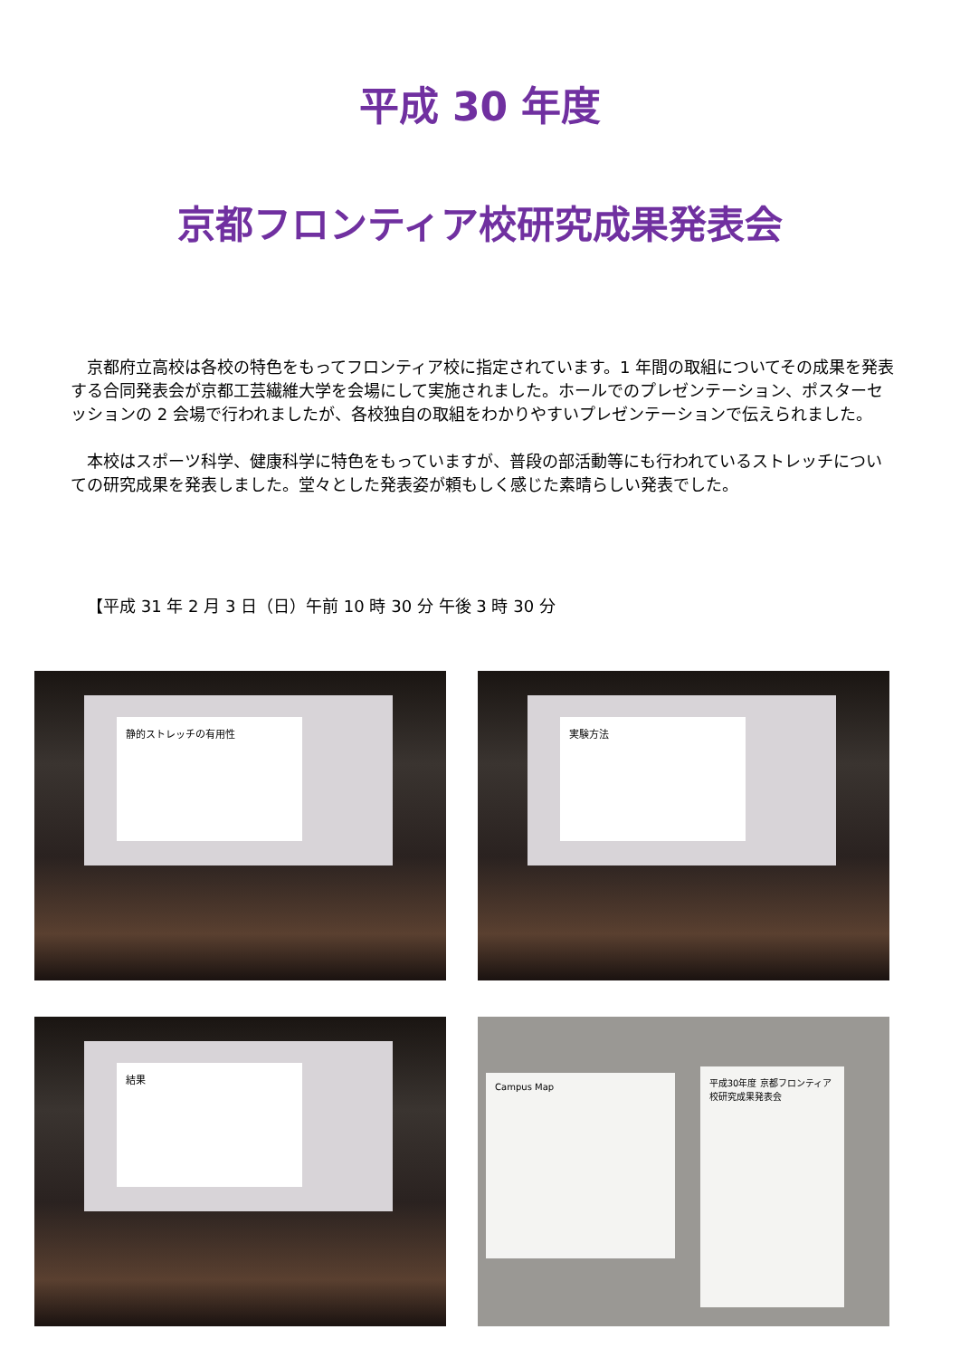平成 30 年度
京都フロンティア校研究成果発表会
京都府立高校は各校の特色をもってフロンティア校に指定されています。1 年間の取組についてその成果を発表する合同発表会が京都工芸繊維大学を会場にして実施されました。ホールでのプレゼンテーション、ポスターセッションの 2 会場で行われましたが、各校独自の取組をわかりやすいプレゼンテーションで伝えられました。
本校はスポーツ科学、健康科学に特色をもっていますが、普段の部活動等にも行われているストレッチについての研究成果を発表しました。堂々とした発表姿が頼もしく感じた素晴らしい発表でした。
【平成 31 年 2 月 3 日（日）午前 10 時 30 分 午後 3 時 30 分
静的ストレッチの有用性
実験方法
結果
Campus Map
平成30年度 京都フロンティア校研究成果発表会